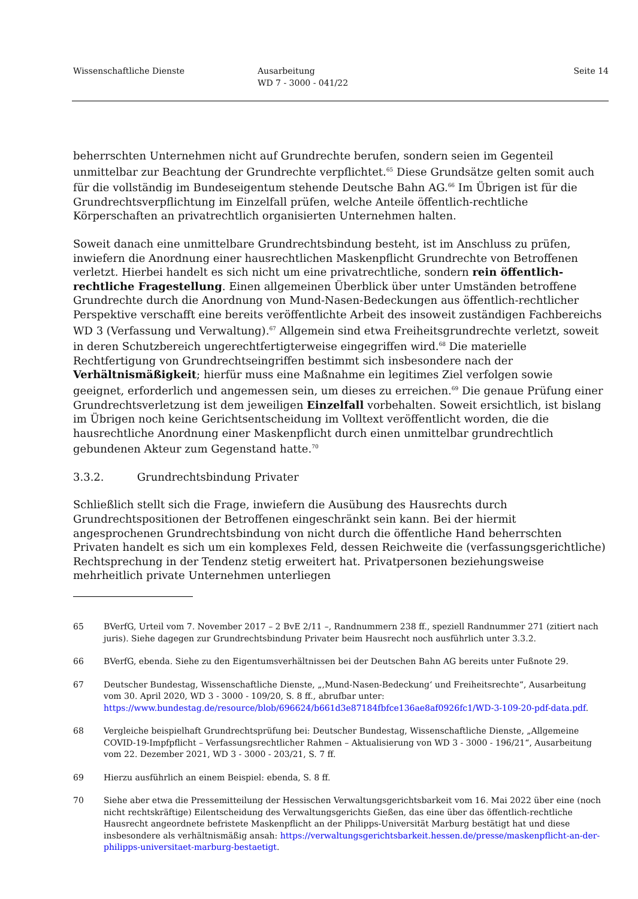Wissenschaftliche Dienste Ausarbeitung
WD 7 - 3000 - 041/22
Seite 14
beherrschten Unternehmen nicht auf Grundrechte berufen, sondern seien im Gegenteil unmittelbar zur Beachtung der Grundrechte verpflichtet.<sup>65</sup> Diese Grundsätze gelten somit auch für die vollständig im Bundeseigentum stehende Deutsche Bahn AG.<sup>66</sup> Im Übrigen ist für die Grundrechtsverpflichtung im Einzelfall prüfen, welche Anteile öffentlich-rechtliche Körperschaften an privatrechtlich organisierten Unternehmen halten.
Soweit danach eine unmittelbare Grundrechtsbindung besteht, ist im Anschluss zu prüfen, inwiefern die Anordnung einer hausrechtlichen Maskenpflicht Grundrechte von Betroffenen verletzt. Hierbei handelt es sich nicht um eine privatrechtliche, sondern rein öffentlich-rechtliche Fragestellung. Einen allgemeinen Überblick über unter Umständen betroffene Grundrechte durch die Anordnung von Mund-Nasen-Bedeckungen aus öffentlich-rechtlicher Perspektive verschafft eine bereits veröffentlichte Arbeit des insoweit zuständigen Fachbereichs WD 3 (Verfassung und Verwaltung).<sup>67</sup> Allgemein sind etwa Freiheitsgrundrechte verletzt, soweit in deren Schutzbereich ungerechtfertigterweise eingegriffen wird.<sup>68</sup> Die materielle Rechtfertigung von Grundrechtseingriffen bestimmt sich insbesondere nach der Verhältnismäßigkeit; hierfür muss eine Maßnahme ein legitimes Ziel verfolgen sowie geeignet, erforderlich und angemessen sein, um dieses zu erreichen.<sup>69</sup> Die genaue Prüfung einer Grundrechtsverletzung ist dem jeweiligen Einzelfall vorbehalten. Soweit ersichtlich, ist bislang im Übrigen noch keine Gerichtsentscheidung im Volltext veröffentlicht worden, die die hausrechtliche Anordnung einer Maskenpflicht durch einen unmittelbar grundrechtlich gebundenen Akteur zum Gegenstand hatte.<sup>70</sup>
3.3.2. Grundrechtsbindung Privater
Schließlich stellt sich die Frage, inwiefern die Ausübung des Hausrechts durch Grundrechtspositionen der Betroffenen eingeschränkt sein kann. Bei der hiermit angesprochenen Grundrechtsbindung von nicht durch die öffentliche Hand beherrschten Privaten handelt es sich um ein komplexes Feld, dessen Reichweite die (verfassungsgerichtliche) Rechtsprechung in der Tendenz stetig erweitert hat. Privatpersonen beziehungsweise mehrheitlich private Unternehmen unterliegen
65 BVerfG, Urteil vom 7. November 2017 – 2 BvE 2/11 –, Randnummern 238 ff., speziell Randnummer 271 (zitiert nach juris). Siehe dagegen zur Grundrechtsbindung Privater beim Hausrecht noch ausführlich unter 3.3.2.
66 BVerfG, ebenda. Siehe zu den Eigentumsverhältnissen bei der Deutschen Bahn AG bereits unter Fußnote 29.
67 Deutscher Bundestag, Wissenschaftliche Dienste, „‚Mund-Nasen-Bedeckung‘ und Freiheitsrechte“, Ausarbeitung vom 30. April 2020, WD 3 - 3000 - 109/20, S. 8 ff., abrufbar unter: https://www.bundestag.de/resource/blob/696624/b661d3e87184fbfce136ae8af0926fc1/WD-3-109-20-pdf-data.pdf.
68 Vergleiche beispielhaft Grundrechtsprüfung bei: Deutscher Bundestag, Wissenschaftliche Dienste, „Allgemeine COVID-19-Impfpflicht – Verfassungsrechtlicher Rahmen – Aktualisierung von WD 3 - 3000 - 196/21“, Ausarbeitung vom 22. Dezember 2021, WD 3 - 3000 - 203/21, S. 7 ff.
69 Hierzu ausführlich an einem Beispiel: ebenda, S. 8 ff.
70 Siehe aber etwa die Pressemitteilung der Hessischen Verwaltungsgerichtsbarkeit vom 16. Mai 2022 über eine (noch nicht rechtskräftige) Eilentscheidung des Verwaltungsgerichts Gießen, das eine über das öffentlich-rechtliche Hausrecht angeordnete befristete Maskenpflicht an der Philipps-Universität Marburg bestätigt hat und diese insbesondere als verhältnismäßig ansah: https://verwaltungsgerichtsbarkeit.hessen.de/presse/maskenpflicht-an-der-philipps-universitaet-marburg-bestaetigt.